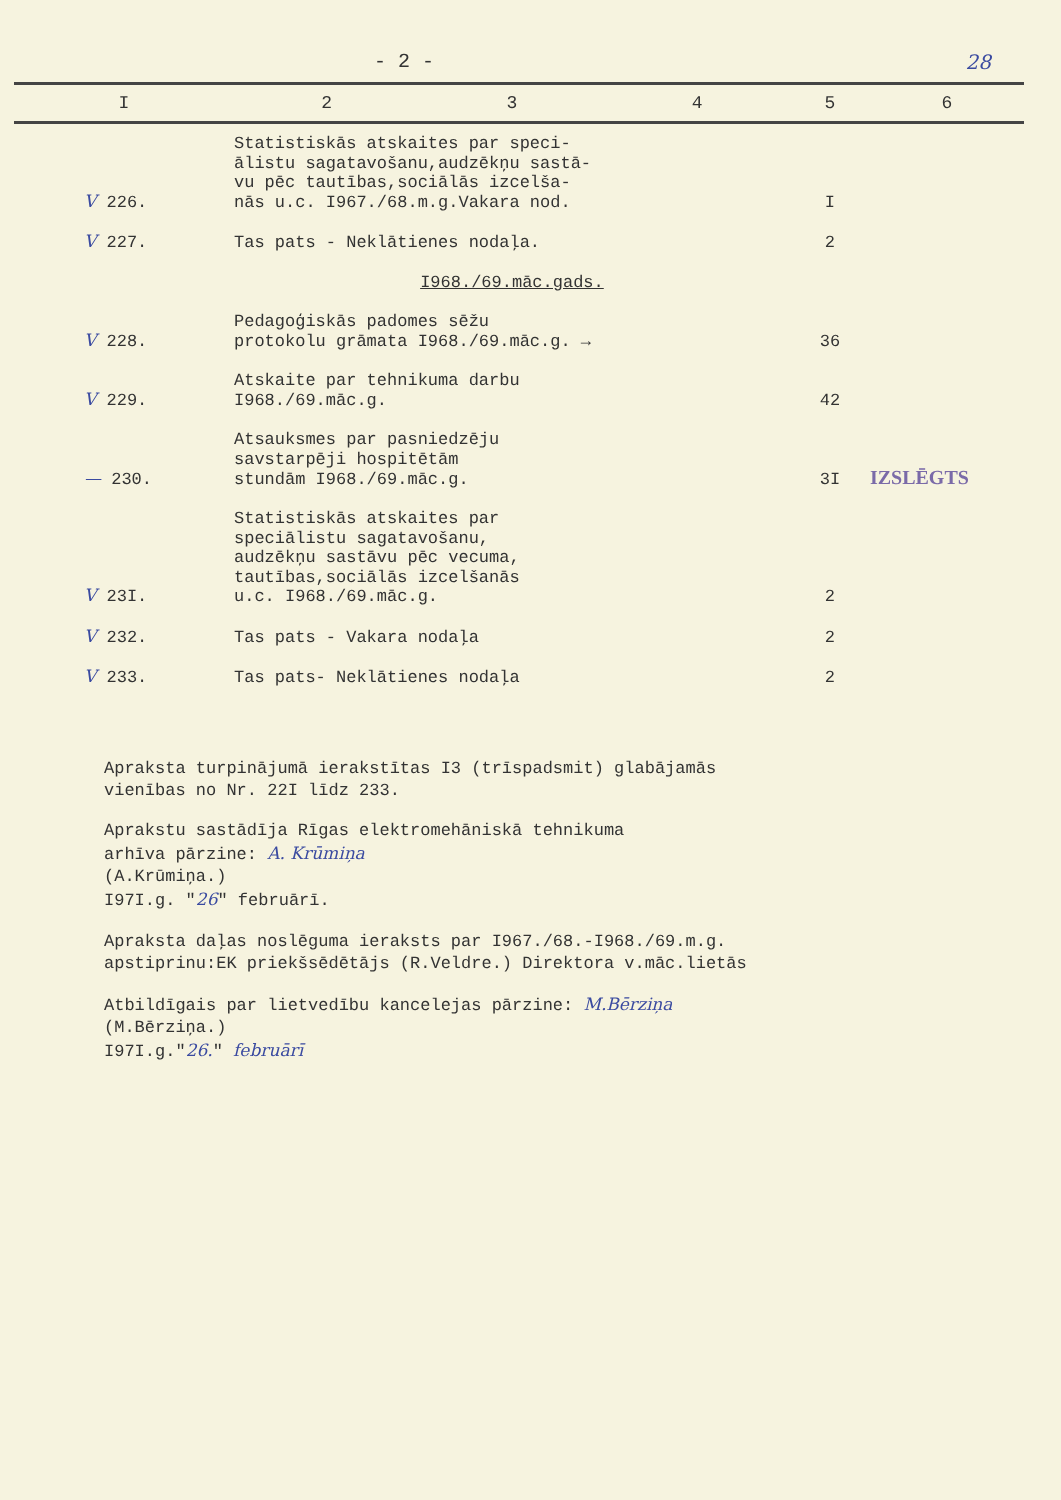- 2 - 28
| I | 2 | 3 | 4 | 5 | 6 |
| --- | --- | --- | --- | --- | --- |
| V 226. | Statistiskās atskaites par speci- ālistu sagatavošanu,audzēkņu sastā- vu pēc tautības,sociālās izcelša- nās u.c. I967./68.m.g.Vakara nod. | | | I | |
| V 227. | Tas pats - Neklātienes nodaļa. | | | 2 | |
| | I968./69.māc.gads. | | | | |
| V 228. | Pedagoģiskās padomes sēžu protokolu grāmata I968./69.māc.g. → | | | 36 | |
| V 229. | Atskaite par tehnikuma darbu I968./69.māc.g. | | | 42 | |
| — 230. | Atsauksmes par pasniedzēju savstarpēji hospitētām stundām I968./69.māc.g. | | | 3I | IZSLĒGTS |
| V 23I. | Statistiskās atskaites par speciālistu sagatavošanu, audzēkņu sastāvu pēc vecuma, tautības,sociālās izcelšanās u.c. I968./69.māc.g. | | | 2 | |
| V 232. | Tas pats - Vakara nodaļa | | | 2 | |
| V 233. | Tas pats- Neklātienes nodaļa | | | 2 | |
Apraksta turpinājumā ierakstītas I3 (trīspadsmit) glabājamās
vienības no Nr. 22I līdz 233.
Aprakstu sastādīja Rīgas elektromehāniskā tehnikuma
arhīva pārzine: A. Krūmiņa
(A.Krūmiņa.)
I97I.g. "26" februārī.
Apraksta daļas noslēguma ieraksts par I967./68.-I968./69.m.g.
apstiprinu:EK priekšsēdētājs (R.Veldre.) Direktora v.māc.lietās
Atbildīgais par lietvedību kancelejas pārzine: M.Bērziņa
(M.Bērziņa.)
I97I.g."26." februārī